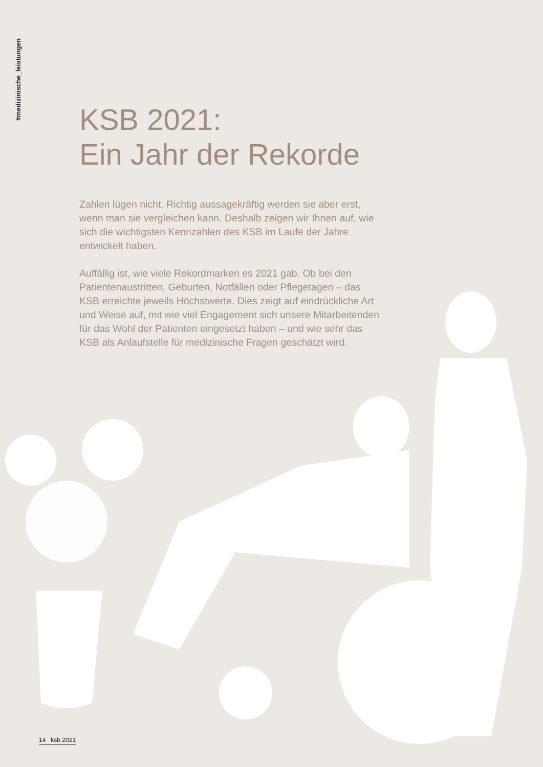#medizinische_leistungen
KSB 2021:
Ein Jahr der Rekorde
Zahlen lügen nicht. Richtig aussagekräftig werden sie aber erst, wenn man sie vergleichen kann. Deshalb zeigen wir Ihnen auf, wie sich die wichtigsten Kennzahlen des KSB im Laufe der Jahre entwickelt haben.
Auffällig ist, wie viele Rekordmarken es 2021 gab. Ob bei den Patientenaustritten, Geburten, Notfällen oder Pflegetagen – das KSB erreichte jeweils Höchstwerte. Dies zeigt auf eindrückliche Art und Weise auf, mit wie viel Engagement sich unsere Mitarbeitenden für das Wohl der Patienten eingesetzt haben – und wie sehr das KSB als Anlaufstelle für medizinische Fragen geschätzt wird.
14 ksb 2021